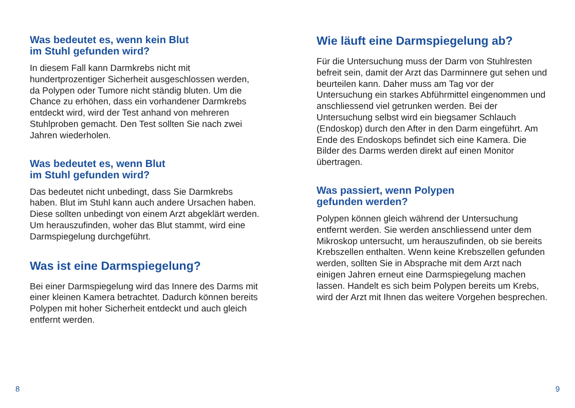Was bedeutet es, wenn kein Blut
im Stuhl gefunden wird?
In diesem Fall kann Darmkrebs nicht mit hundertprozentiger Sicherheit ausgeschlossen werden, da Polypen oder Tumore nicht ständig bluten. Um die Chance zu erhöhen, dass ein vorhandener Darmkrebs entdeckt wird, wird der Test anhand von mehreren Stuhlproben gemacht. Den Test sollten Sie nach zwei Jahren wiederholen.
Was bedeutet es, wenn Blut
im Stuhl gefunden wird?
Das bedeutet nicht unbedingt, dass Sie Darmkrebs haben. Blut im Stuhl kann auch andere Ursachen haben. Diese sollten unbedingt von einem Arzt abgeklärt werden. Um herauszufinden, woher das Blut stammt, wird eine Darmspiegelung durchgeführt.
Was ist eine Darmspiegelung?
Bei einer Darmspiegelung wird das Innere des Darms mit einer kleinen Kamera betrachtet. Dadurch können bereits Polypen mit hoher Sicherheit entdeckt und auch gleich entfernt werden.
8
Wie läuft eine Darmspiegelung ab?
Für die Untersuchung muss der Darm von Stuhlresten befreit sein, damit der Arzt das Darminnere gut sehen und beurteilen kann. Daher muss am Tag vor der Untersuchung ein starkes Abführmittel eingenommen und anschliessend viel getrunken werden. Bei der Untersuchung selbst wird ein biegsamer Schlauch (Endoskop) durch den After in den Darm eingeführt. Am Ende des Endoskops befindet sich eine Kamera. Die Bilder des Darms werden direkt auf einen Monitor übertragen.
Was passiert, wenn Polypen
gefunden werden?
Polypen können gleich während der Untersuchung entfernt werden. Sie werden anschliessend unter dem Mikroskop untersucht, um herauszufinden, ob sie bereits Krebszellen enthalten. Wenn keine Krebszellen gefunden werden, sollten Sie in Absprache mit dem Arzt nach einigen Jahren erneut eine Darmspiegelung machen lassen. Handelt es sich beim Polypen bereits um Krebs, wird der Arzt mit Ihnen das weitere Vorgehen besprechen.
9